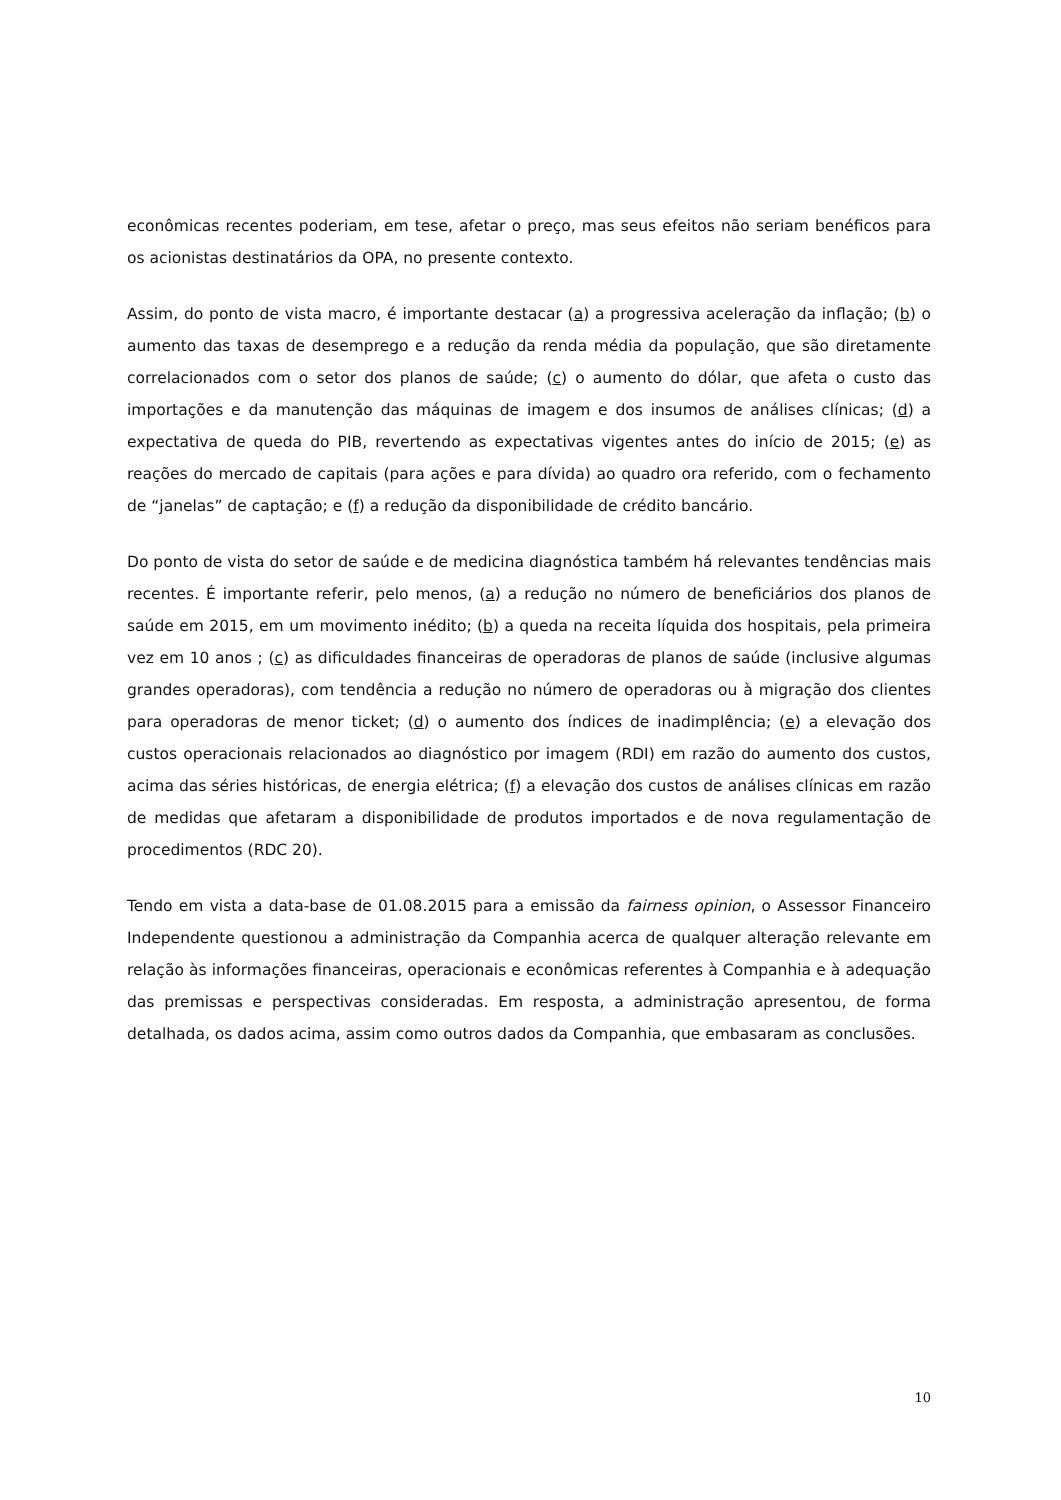econômicas recentes poderiam, em tese, afetar o preço, mas seus efeitos não seriam benéficos para os acionistas destinatários da OPA, no presente contexto.
Assim, do ponto de vista macro, é importante destacar (a) a progressiva aceleração da inflação; (b) o aumento das taxas de desemprego e a redução da renda média da população, que são diretamente correlacionados com o setor dos planos de saúde; (c) o aumento do dólar, que afeta o custo das importações e da manutenção das máquinas de imagem e dos insumos de análises clínicas; (d) a expectativa de queda do PIB, revertendo as expectativas vigentes antes do início de 2015; (e) as reações do mercado de capitais (para ações e para dívida) ao quadro ora referido, com o fechamento de “janelas” de captação; e (f) a redução da disponibilidade de crédito bancário.
Do ponto de vista do setor de saúde e de medicina diagnóstica também há relevantes tendências mais recentes. É importante referir, pelo menos, (a) a redução no número de beneficiários dos planos de saúde em 2015, em um movimento inédito; (b) a queda na receita líquida dos hospitais, pela primeira vez em 10 anos ; (c) as dificuldades financeiras de operadoras de planos de saúde (inclusive algumas grandes operadoras), com tendência a redução no número de operadoras ou à migração dos clientes para operadoras de menor ticket; (d) o aumento dos índices de inadimplência; (e) a elevação dos custos operacionais relacionados ao diagnóstico por imagem (RDI) em razão do aumento dos custos, acima das séries históricas, de energia elétrica; (f) a elevação dos custos de análises clínicas em razão de medidas que afetaram a disponibilidade de produtos importados e de nova regulamentação de procedimentos (RDC 20).
Tendo em vista a data-base de 01.08.2015 para a emissão da fairness opinion, o Assessor Financeiro Independente questionou a administração da Companhia acerca de qualquer alteração relevante em relação às informações financeiras, operacionais e econômicas referentes à Companhia e à adequação das premissas e perspectivas consideradas. Em resposta, a administração apresentou, de forma detalhada, os dados acima, assim como outros dados da Companhia, que embasaram as conclusões.
10